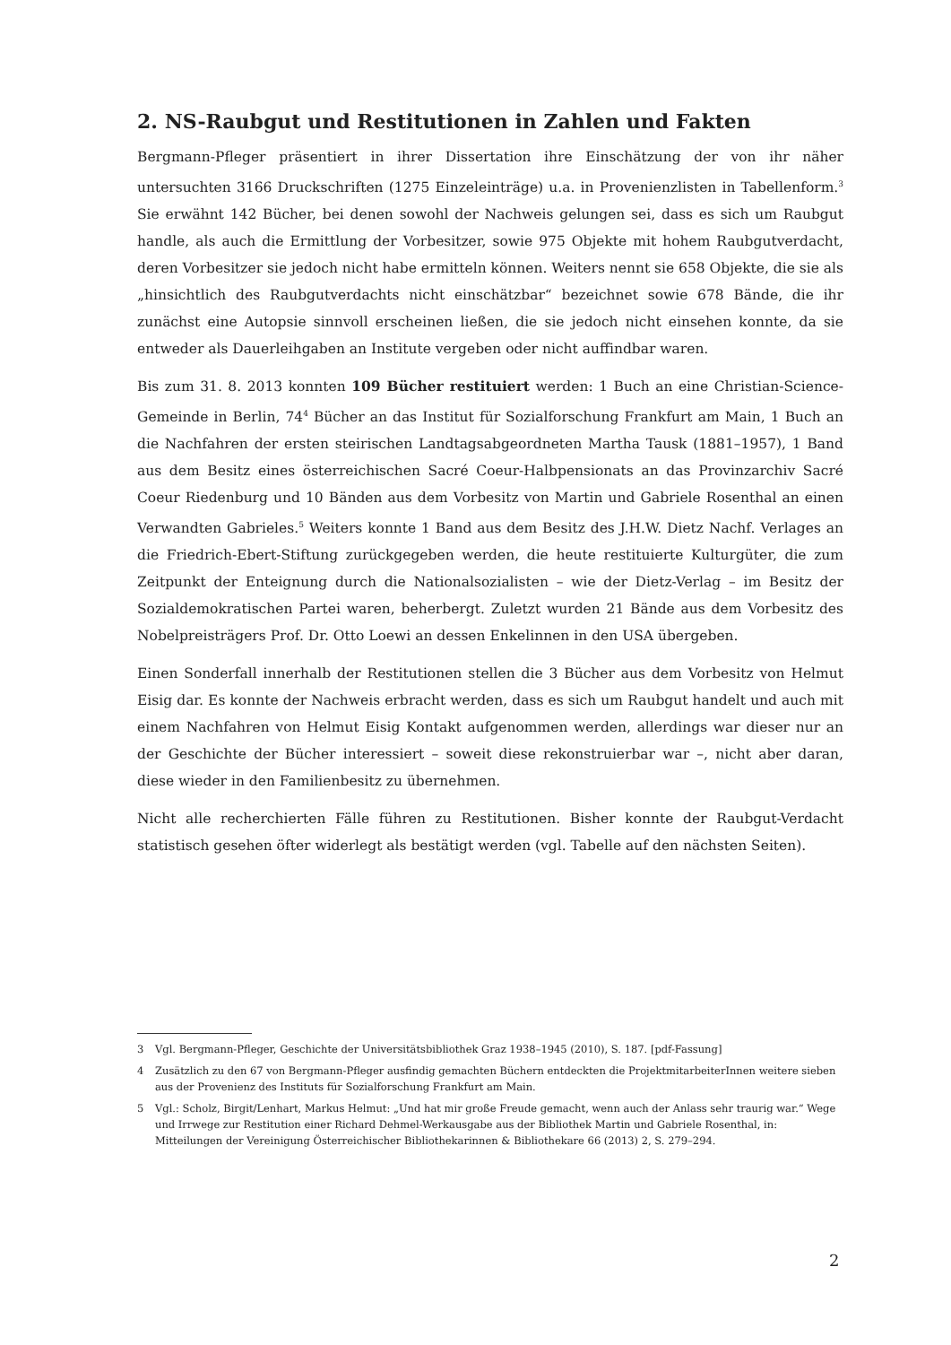2. NS-Raubgut und Restitutionen in Zahlen und Fakten
Bergmann-Pfleger präsentiert in ihrer Dissertation ihre Einschätzung der von ihr näher untersuchten 3166 Druckschriften (1275 Einzeleinträge) u.a. in Provenienzlisten in Tabellenform.<sup>3</sup> Sie erwähnt 142 Bücher, bei denen sowohl der Nachweis gelungen sei, dass es sich um Raubgut handle, als auch die Ermittlung der Vorbesitzer, sowie 975 Objekte mit hohem Raubgutverdacht, deren Vorbesitzer sie jedoch nicht habe ermitteln können. Weiters nennt sie 658 Objekte, die sie als „hinsichtlich des Raubgutverdachts nicht einschätzbar“ bezeichnet sowie 678 Bände, die ihr zunächst eine Autopsie sinnvoll erscheinen ließen, die sie jedoch nicht einsehen konnte, da sie entweder als Dauerleihgaben an Institute vergeben oder nicht auffindbar waren.
Bis zum 31. 8. 2013 konnten 109 Bücher restituiert werden: 1 Buch an eine Christian-Science-Gemeinde in Berlin, 74<sup>4</sup> Bücher an das Institut für Sozialforschung Frankfurt am Main, 1 Buch an die Nachfahren der ersten steirischen Landtagsabgeordneten Martha Tausk (1881–1957), 1 Band aus dem Besitz eines österreichischen Sacré Coeur-Halbpensionats an das Provinzarchiv Sacré Coeur Riedenburg und 10 Bänden aus dem Vorbesitz von Martin und Gabriele Rosenthal an einen Verwandten Gabrieles.<sup>5</sup> Weiters konnte 1 Band aus dem Besitz des J.H.W. Dietz Nachf. Verlages an die Friedrich-Ebert-Stiftung zurückgegeben werden, die heute restituierte Kulturgüter, die zum Zeitpunkt der Enteignung durch die Nationalsozialisten – wie der Dietz-Verlag – im Besitz der Sozialdemokratischen Partei waren, beherbergt. Zuletzt wurden 21 Bände aus dem Vorbesitz des Nobelpreisträgers Prof. Dr. Otto Loewi an dessen Enkelinnen in den USA übergeben.
Einen Sonderfall innerhalb der Restitutionen stellen die 3 Bücher aus dem Vorbesitz von Helmut Eisig dar. Es konnte der Nachweis erbracht werden, dass es sich um Raubgut handelt und auch mit einem Nachfahren von Helmut Eisig Kontakt aufgenommen werden, allerdings war dieser nur an der Geschichte der Bücher interessiert – soweit diese rekonstruierbar war –, nicht aber daran, diese wieder in den Familienbesitz zu übernehmen.
Nicht alle recherchierten Fälle führen zu Restitutionen. Bisher konnte der Raubgut-Verdacht statistisch gesehen öfter widerlegt als bestätigt werden (vgl. Tabelle auf den nächsten Seiten).
3 Vgl. Bergmann-Pfleger, Geschichte der Universitätsbibliothek Graz 1938–1945 (2010), S. 187. [pdf-Fassung]
4 Zusätzlich zu den 67 von Bergmann-Pfleger ausfindig gemachten Büchern entdeckten die ProjektmitarbeiterInnen weitere sieben aus der Provenienz des Instituts für Sozialforschung Frankfurt am Main.
5 Vgl.: Scholz, Birgit/Lenhart, Markus Helmut: „Und hat mir große Freude gemacht, wenn auch der Anlass sehr traurig war.“ Wege und Irrwege zur Restitution einer Richard Dehmel-Werkausgabe aus der Bibliothek Martin und Gabriele Rosenthal, in: Mitteilungen der Vereinigung Österreichischer Bibliothekarinnen & Bibliothekare 66 (2013) 2, S. 279–294.
2